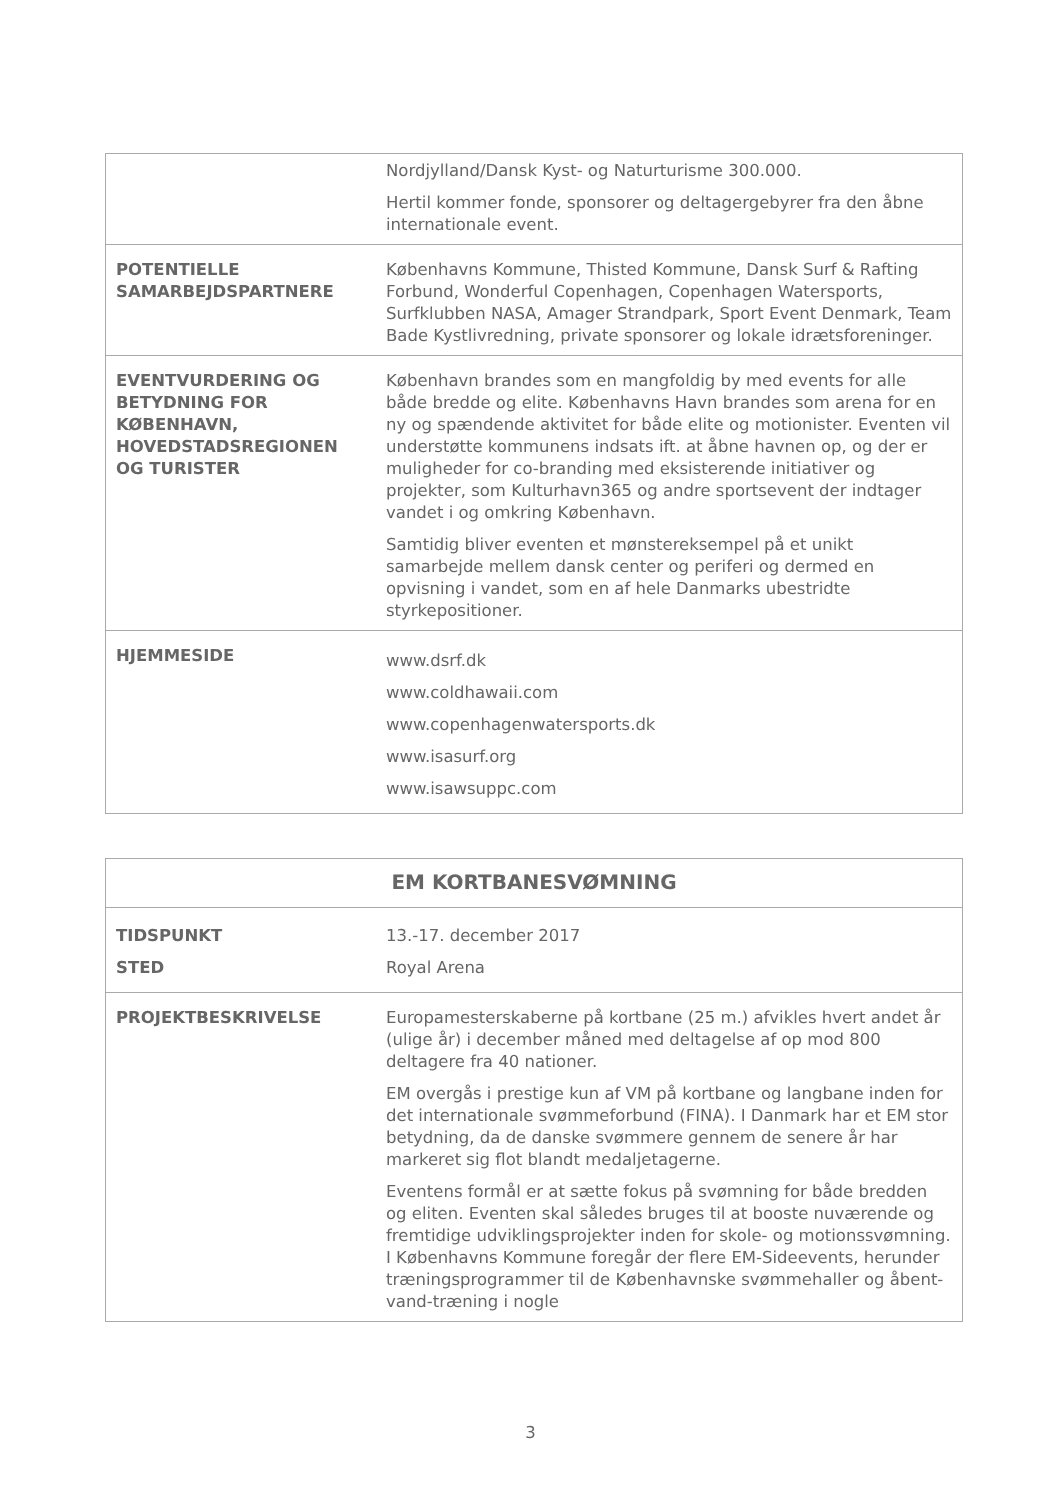| | Nordjylland/Dansk Kyst- og Naturturisme 300.000. Hertil kommer fonde, sponsorer og deltagergebyrer fra den åbne internationale event. |
| POTENTIELLE SAMARBEJDSPARTNERE | Københavns Kommune, Thisted Kommune, Dansk Surf & Rafting Forbund, Wonderful Copenhagen, Copenhagen Watersports, Surfklubben NASA, Amager Strandpark, Sport Event Denmark, Team Bade Kystlivredning, private sponsorer og lokale idrætsforeninger. |
| EVENTVURDERING OG BETYDNING FOR KØBENHAVN, HOVEDSTADSREGIONEN OG TURISTER | København brandes som en mangfoldig by med events for alle både bredde og elite. Københavns Havn brandes som arena for en ny og spændende aktivitet for både elite og motionister. Eventen vil understøtte kommunens indsats ift. at åbne havnen op, og der er muligheder for co-branding med eksisterende initiativer og projekter, som Kulturhavn365 og andre sportsevent der indtager vandet i og omkring København. Samtidig bliver eventen et mønstereksempel på et unikt samarbejde mellem dansk center og periferi og dermed en opvisning i vandet, som en af hele Danmarks ubestridte styrkepositioner. |
| HJEMMESIDE | www.dsrf.dk www.coldhawaii.com www.copenhagenwatersports.dk www.isasurf.org www.isawsuppc.com |
| EM KORTBANESVØMNING | |
| TIDSPUNKT STED | 13.-17. december 2017 Royal Arena |
| PROJEKTBESKRIVELSE | Europamesterskaberne på kortbane (25 m.) afvikles hvert andet år (ulige år) i december måned med deltagelse af op mod 800 deltagere fra 40 nationer. EM overgås i prestige kun af VM på kortbane og langbane inden for det internationale svømmeforbund (FINA). I Danmark har et EM stor betydning, da de danske svømmere gennem de senere år har markeret sig flot blandt medaljetagerne. Eventens formål er at sætte fokus på svømning for både bredden og eliten. Eventen skal således bruges til at booste nuværende og fremtidige udviklingsprojekter inden for skole- og motionssvømning. I Københavns Kommune foregår der flere EM-Sideevents, herunder træningsprogrammer til de Københavnske svømmehaller og åbent-vand-træning i nogle |
3